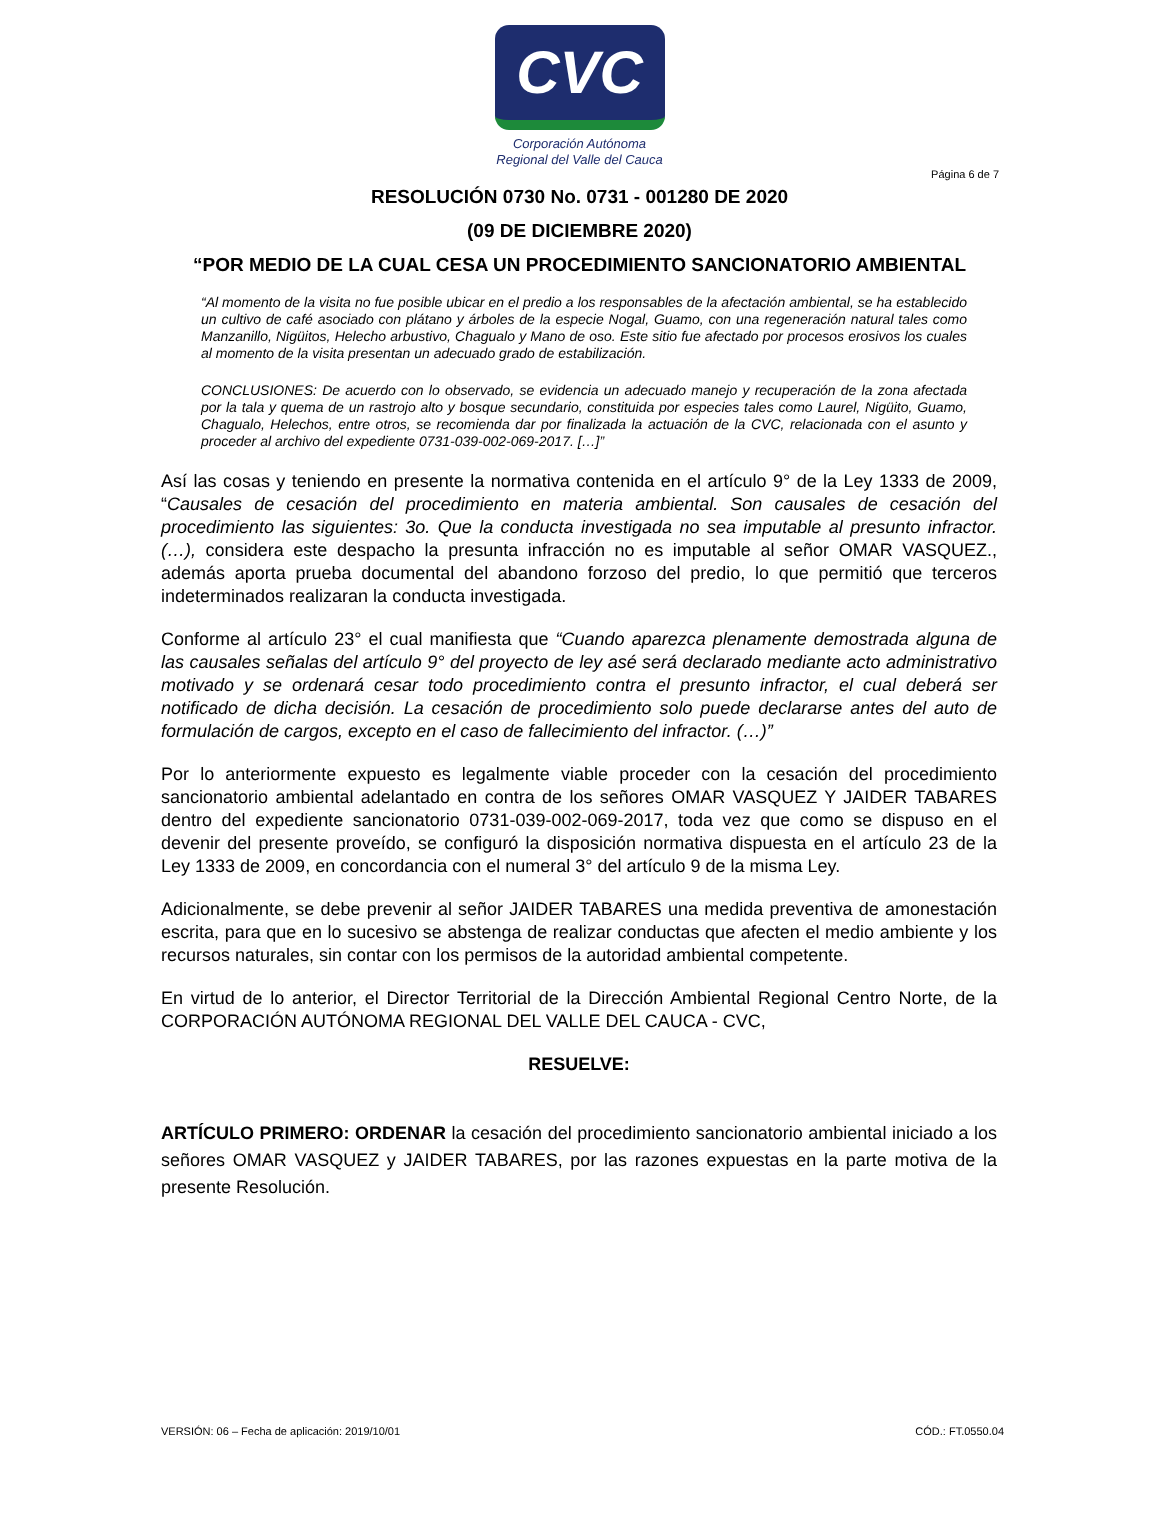CVC
Corporación Autónoma
Regional del Valle del Cauca
Página 6 de 7
RESOLUCIÓN 0730 No. 0731 - 001280 DE 2020
(09 DE DICIEMBRE 2020)
“POR MEDIO DE LA CUAL CESA UN PROCEDIMIENTO SANCIONATORIO AMBIENTAL
“Al momento de la visita no fue posible ubicar en el predio a los responsables de la afectación ambiental, se ha establecido un cultivo de café asociado con plátano y árboles de la especie Nogal, Guamo, con una regeneración natural tales como Manzanillo, Nigüitos, Helecho arbustivo, Chagualo y Mano de oso. Este sitio fue afectado por procesos erosivos los cuales al momento de la visita presentan un adecuado grado de estabilización.
CONCLUSIONES: De acuerdo con lo observado, se evidencia un adecuado manejo y recuperación de la zona afectada por la tala y quema de un rastrojo alto y bosque secundario, constituida por especies tales como Laurel, Nigüito, Guamo, Chagualo, Helechos, entre otros, se recomienda dar por finalizada la actuación de la CVC, relacionada con el asunto y proceder al archivo del expediente 0731-039-002-069-2017. […]”
Así las cosas y teniendo en presente la normativa contenida en el artículo 9° de la Ley 1333 de 2009, “Causales de cesación del procedimiento en materia ambiental. Son causales de cesación del procedimiento las siguientes: 3o. Que la conducta investigada no sea imputable al presunto infractor. (…), considera este despacho la presunta infracción no es imputable al señor OMAR VASQUEZ., además aporta prueba documental del abandono forzoso del predio, lo que permitió que terceros indeterminados realizaran la conducta investigada.
Conforme al artículo 23° el cual manifiesta que “Cuando aparezca plenamente demostrada alguna de las causales señalas del artículo 9° del proyecto de ley asé será declarado mediante acto administrativo motivado y se ordenará cesar todo procedimiento contra el presunto infractor, el cual deberá ser notificado de dicha decisión. La cesación de procedimiento solo puede declararse antes del auto de formulación de cargos, excepto en el caso de fallecimiento del infractor. (…)”
Por lo anteriormente expuesto es legalmente viable proceder con la cesación del procedimiento sancionatorio ambiental adelantado en contra de los señores OMAR VASQUEZ Y JAIDER TABARES dentro del expediente sancionatorio 0731-039-002-069-2017, toda vez que como se dispuso en el devenir del presente proveído, se configuró la disposición normativa dispuesta en el artículo 23 de la Ley 1333 de 2009, en concordancia con el numeral 3° del artículo 9 de la misma Ley.
Adicionalmente, se debe prevenir al señor JAIDER TABARES una medida preventiva de amonestación escrita, para que en lo sucesivo se abstenga de realizar conductas que afecten el medio ambiente y los recursos naturales, sin contar con los permisos de la autoridad ambiental competente.
En virtud de lo anterior, el Director Territorial de la Dirección Ambiental Regional Centro Norte, de la CORPORACIÓN AUTÓNOMA REGIONAL DEL VALLE DEL CAUCA - CVC,
RESUELVE:
ARTÍCULO PRIMERO: ORDENAR la cesación del procedimiento sancionatorio ambiental iniciado a los señores OMAR VASQUEZ y JAIDER TABARES, por las razones expuestas en la parte motiva de la presente Resolución.
VERSIÓN: 06 – Fecha de aplicación: 2019/10/01 CÓD.: FT.0550.04